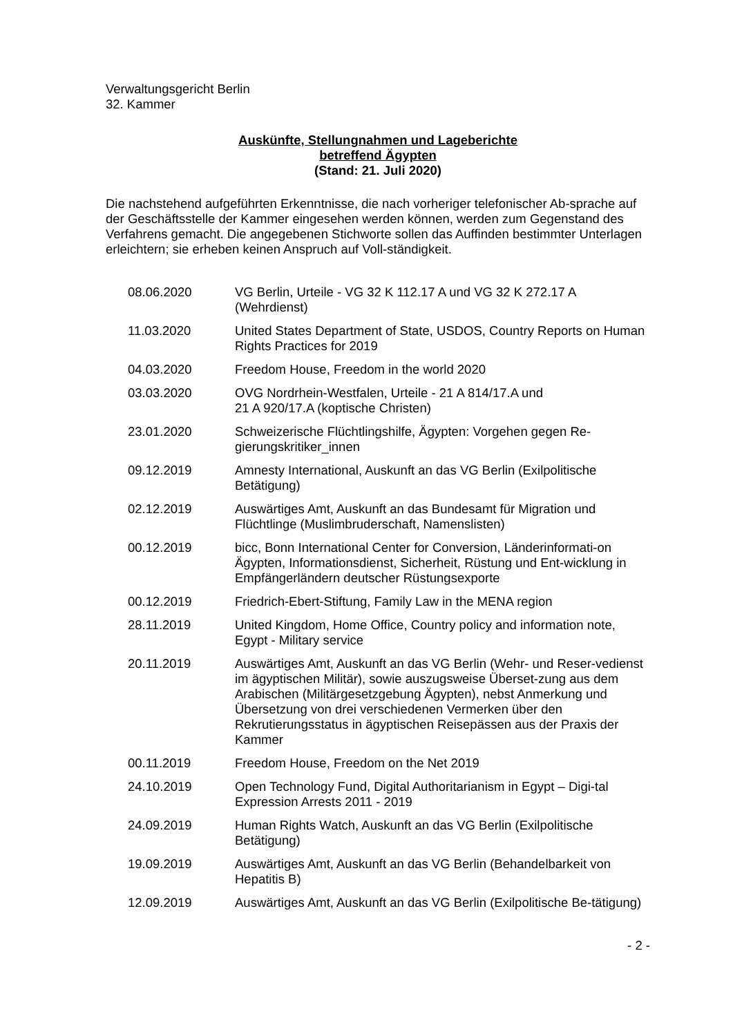Verwaltungsgericht Berlin
32. Kammer
Auskünfte, Stellungnahmen und Lageberichte
betreffend Ägypten
(Stand: 21. Juli 2020)
Die nachstehend aufgeführten Erkenntnisse, die nach vorheriger telefonischer Ab-sprache auf der Geschäftsstelle der Kammer eingesehen werden können, werden zum Gegenstand des Verfahrens gemacht. Die angegebenen Stichworte sollen das Auffinden bestimmter Unterlagen erleichtern; sie erheben keinen Anspruch auf Voll-ständigkeit.
| 08.06.2020 | VG Berlin, Urteile - VG 32 K 112.17 A und VG 32 K 272.17 A (Wehrdienst) |
| 11.03.2020 | United States Department of State, USDOS, Country Reports on Human Rights Practices for 2019 |
| 04.03.2020 | Freedom House, Freedom in the world 2020 |
| 03.03.2020 | OVG Nordrhein-Westfalen, Urteile - 21 A 814/17.A und 21 A 920/17.A (koptische Christen) |
| 23.01.2020 | Schweizerische Flüchtlingshilfe, Ägypten: Vorgehen gegen Re-gierungskritiker_innen |
| 09.12.2019 | Amnesty International, Auskunft an das VG Berlin (Exilpolitische Betätigung) |
| 02.12.2019 | Auswärtiges Amt, Auskunft an das Bundesamt für Migration und Flüchtlinge (Muslimbruderschaft, Namenslisten) |
| 00.12.2019 | bicc, Bonn International Center for Conversion, Länderinformati-on Ägypten, Informationsdienst, Sicherheit, Rüstung und Ent-wicklung in Empfängerländern deutscher Rüstungsexporte |
| 00.12.2019 | Friedrich-Ebert-Stiftung, Family Law in the MENA region |
| 28.11.2019 | United Kingdom, Home Office, Country policy and information note, Egypt - Military service |
| 20.11.2019 | Auswärtiges Amt, Auskunft an das VG Berlin (Wehr- und Reser-vedienst im ägyptischen Militär), sowie auszugsweise Überset-zung aus dem Arabischen (Militärgesetzgebung Ägypten), nebst Anmerkung und Übersetzung von drei verschiedenen Vermerken über den Rekrutierungsstatus in ägyptischen Reisepässen aus der Praxis der Kammer |
| 00.11.2019 | Freedom House, Freedom on the Net 2019 |
| 24.10.2019 | Open Technology Fund, Digital Authoritarianism in Egypt – Digi-tal Expression Arrests 2011 - 2019 |
| 24.09.2019 | Human Rights Watch, Auskunft an das VG Berlin (Exilpolitische Betätigung) |
| 19.09.2019 | Auswärtiges Amt, Auskunft an das VG Berlin (Behandelbarkeit von Hepatitis B) |
| 12.09.2019 | Auswärtiges Amt, Auskunft an das VG Berlin (Exilpolitische Be-tätigung) |
- 2 -